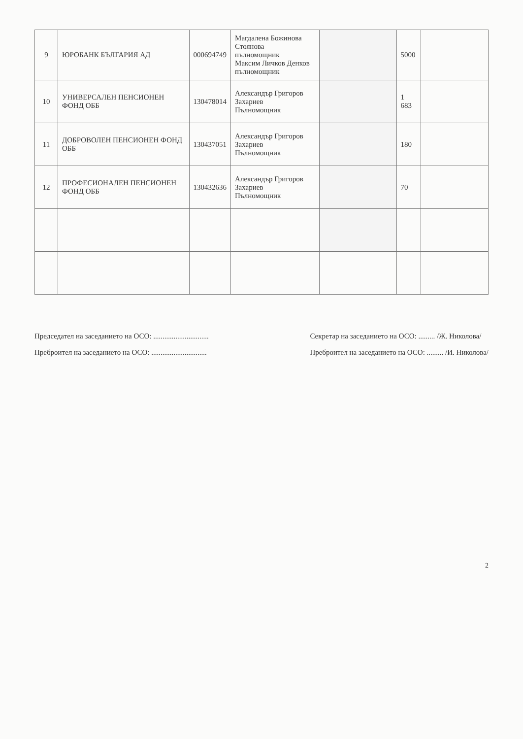| 9 | ЮРОБАНК БЪЛГАРИЯ АД | 000694749 | Магдалена Божинова Стоянова пълномощник Максим Личков Денков пълномощник | | 5000 | |
| 10 | УНИВЕРСАЛЕН ПЕНСИОНЕН ФОНД ОББ | 130478014 | Александър Григоров Захариев Пълномощник | | 1 683 | |
| 11 | ДОБРОВОЛЕН ПЕНСИОНЕН ФОНД ОББ | 130437051 | Александър Григоров Захариев Пълномощник | | 180 | |
| 12 | ПРОФЕСИОНАЛЕН ПЕНСИОНЕН ФОНД ОББ | 130432636 | Александър Григоров Захариев Пълномощник | | 70 | |
Председател на заседанието на ОСО: ..............................
Преброител на заседанието на ОСО: ..............................
Секретар на заседанието на ОСО: ......... /Ж. Николова/
Преброител на заседанието на ОСО: ......... /И. Николова/
2